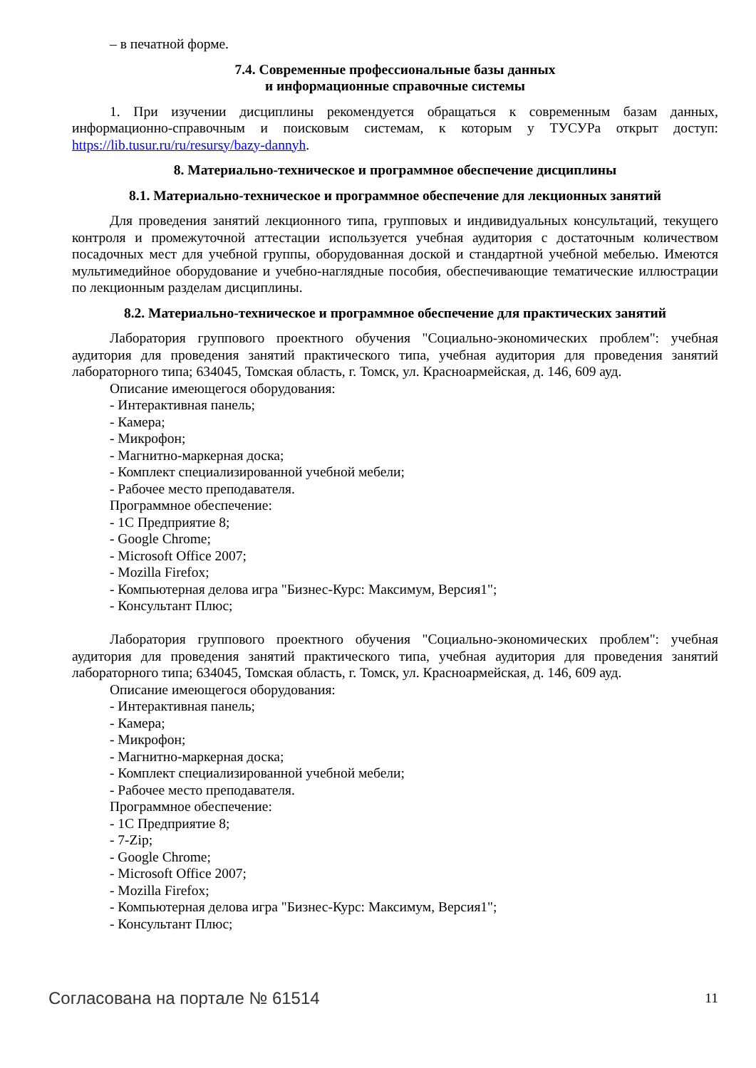– в печатной форме.
7.4. Современные профессиональные базы данных
и информационные справочные системы
1. При изучении дисциплины рекомендуется обращаться к современным базам данных, информационно-справочным и поисковым системам, к которым у ТУСУРа открыт доступ: https://lib.tusur.ru/ru/resursy/bazy-dannyh.
8. Материально-техническое и программное обеспечение дисциплины
8.1. Материально-техническое и программное обеспечение для лекционных занятий
Для проведения занятий лекционного типа, групповых и индивидуальных консультаций, текущего контроля и промежуточной аттестации используется учебная аудитория с достаточным количеством посадочных мест для учебной группы, оборудованная доской и стандартной учебной мебелью. Имеются мультимедийное оборудование и учебно-наглядные пособия, обеспечивающие тематические иллюстрации по лекционным разделам дисциплины.
8.2. Материально-техническое и программное обеспечение для практических занятий
Лаборатория группового проектного обучения "Социально-экономических проблем": учебная аудитория для проведения занятий практического типа, учебная аудитория для проведения занятий лабораторного типа; 634045, Томская область, г. Томск, ул. Красноармейская, д. 146, 609 ауд.
Описание имеющегося оборудования:
- Интерактивная панель;
- Камера;
- Микрофон;
- Магнитно-маркерная доска;
- Комплект специализированной учебной мебели;
- Рабочее место преподавателя.
Программное обеспечение:
- 1С Предприятие 8;
- Google Chrome;
- Microsoft Office 2007;
- Mozilla Firefox;
- Компьютерная делова игра "Бизнес-Курс: Максимум, Версия1";
- Консультант Плюс;
Лаборатория группового проектного обучения "Социально-экономических проблем": учебная аудитория для проведения занятий практического типа, учебная аудитория для проведения занятий лабораторного типа; 634045, Томская область, г. Томск, ул. Красноармейская, д. 146, 609 ауд.
Описание имеющегося оборудования:
- Интерактивная панель;
- Камера;
- Микрофон;
- Магнитно-маркерная доска;
- Комплект специализированной учебной мебели;
- Рабочее место преподавателя.
Программное обеспечение:
- 1С Предприятие 8;
- 7-Zip;
- Google Chrome;
- Microsoft Office 2007;
- Mozilla Firefox;
- Компьютерная делова игра "Бизнес-Курс: Максимум, Версия1";
- Консультант Плюс;
Согласована на портале № 61514 11